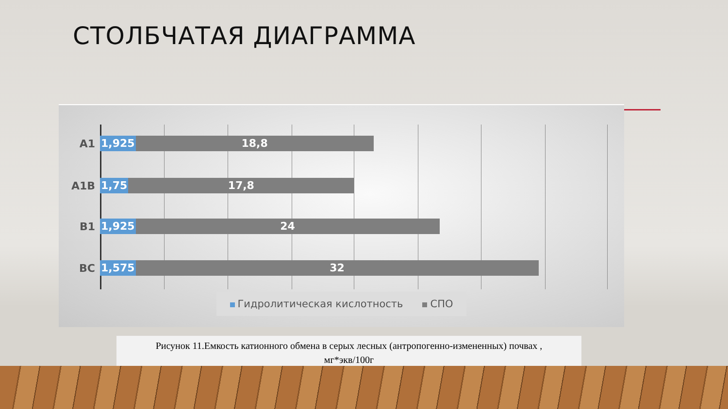СТОЛБЧАТАЯ ДИАГРАММА
A1 1,925 18,8
A1B 1,75 17,8
B1 1,925 24
BC 1,575 32
Гидролитическая кислотность СПО
Рисунок 11.Емкость катионного обмена в серых лесных (антропогенно-измененных) почвах ,
мг*экв/100г